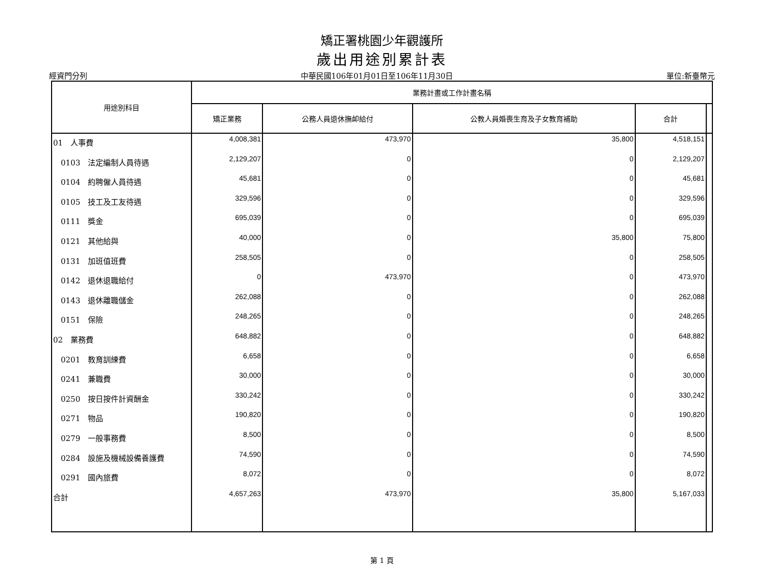矯正署桃園少年觀護所
歲出用途別累計表
經資門分列 中華民國106年01月01日至106年11月30日 單位:新臺幣元
| 用途別科目 | 業務計畫或工作計畫名稱 | | | | |
| --- | --- | --- | --- | --- | --- |
| | 矯正業務 | 公務人員退休撫卹給付 | 公教人員婚喪生育及子女教育補助 | 合計 | |
| 01 人事費 | 4,008,381 | 473,970 | 35,800 | 4,518,151 | |
| 0103 法定編制人員待遇 | 2,129,207 | 0 | 0 | 2,129,207 | |
| 0104 約聘僱人員待遇 | 45,681 | 0 | 0 | 45,681 | |
| 0105 技工及工友待遇 | 329,596 | 0 | 0 | 329,596 | |
| 0111 獎金 | 695,039 | 0 | 0 | 695,039 | |
| 0121 其他給與 | 40,000 | 0 | 35,800 | 75,800 | |
| 0131 加班值班費 | 258,505 | 0 | 0 | 258,505 | |
| 0142 退休退職給付 | 0 | 473,970 | 0 | 473,970 | |
| 0143 退休離職儲金 | 262,088 | 0 | 0 | 262,088 | |
| 0151 保險 | 248,265 | 0 | 0 | 248,265 | |
| 02 業務費 | 648,882 | 0 | 0 | 648,882 | |
| 0201 教育訓練費 | 6,658 | 0 | 0 | 6,658 | |
| 0241 兼職費 | 30,000 | 0 | 0 | 30,000 | |
| 0250 按日按件計資酬金 | 330,242 | 0 | 0 | 330,242 | |
| 0271 物品 | 190,820 | 0 | 0 | 190,820 | |
| 0279 一般事務費 | 8,500 | 0 | 0 | 8,500 | |
| 0284 設施及機械設備養護費 | 74,590 | 0 | 0 | 74,590 | |
| 0291 國內旅費 | 8,072 | 0 | 0 | 8,072 | |
| 合計 | 4,657,263 | 473,970 | 35,800 | 5,167,033 | |
第 1 頁